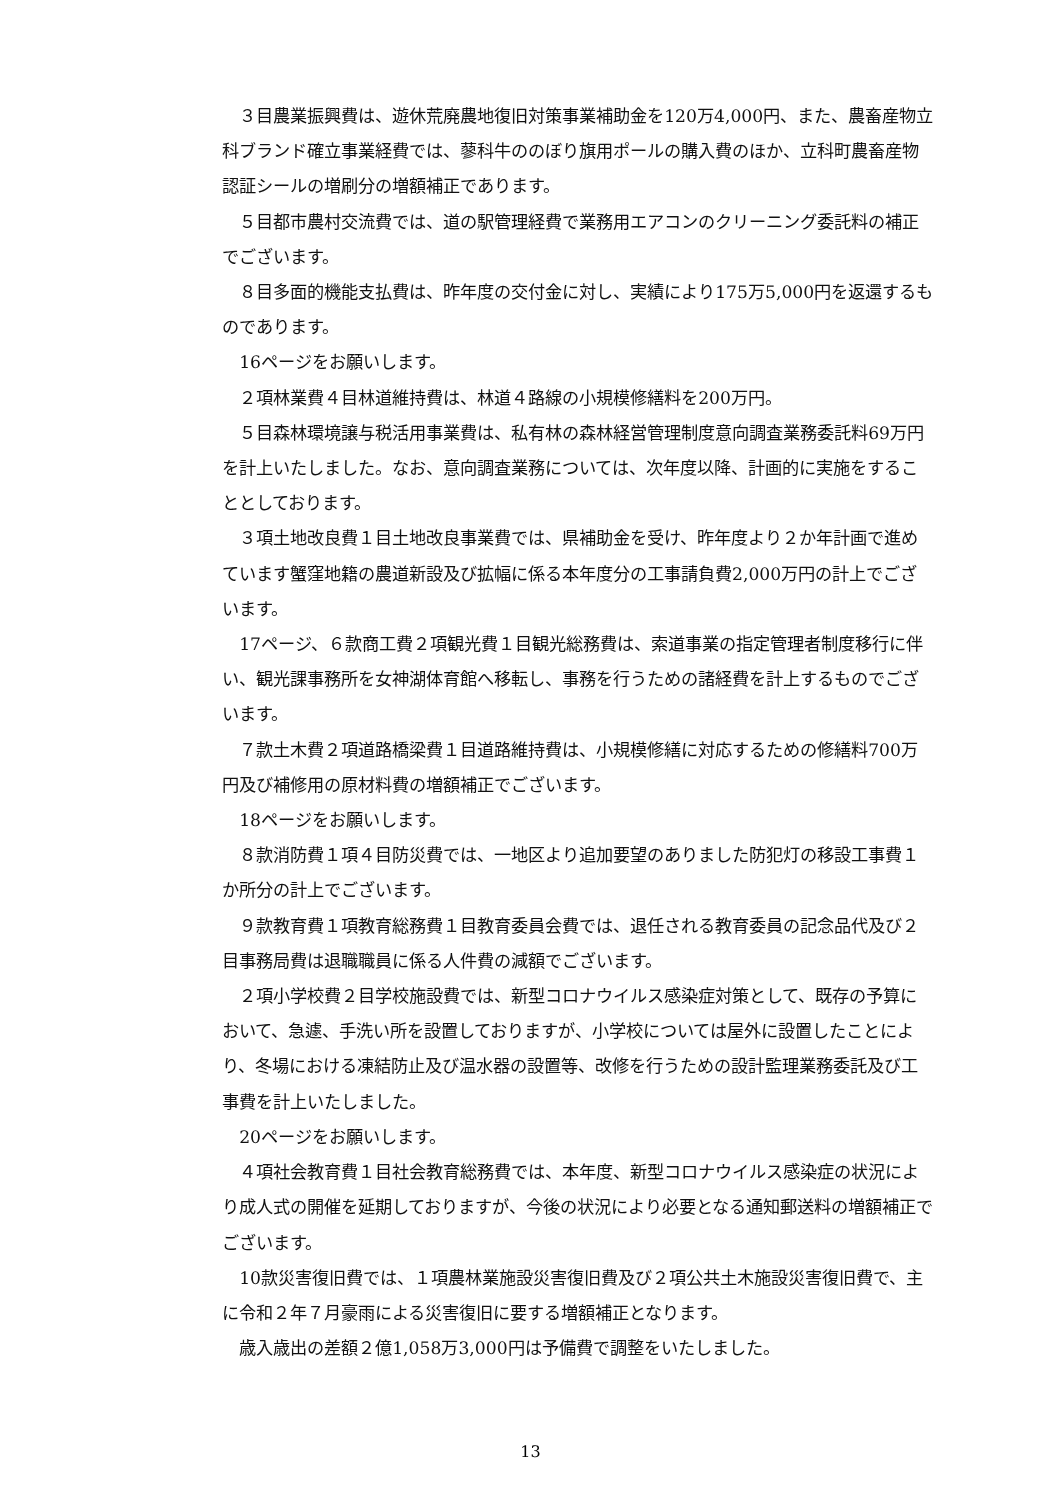３目農業振興費は、遊休荒廃農地復旧対策事業補助金を120万4,000円、また、農畜産物立科ブランド確立事業経費では、蓼科牛ののぼり旗用ポールの購入費のほか、立科町農畜産物認証シールの増刷分の増額補正であります。
５目都市農村交流費では、道の駅管理経費で業務用エアコンのクリーニング委託料の補正でございます。
８目多面的機能支払費は、昨年度の交付金に対し、実績により175万5,000円を返還するものであります。
16ページをお願いします。
２項林業費４目林道維持費は、林道４路線の小規模修繕料を200万円。
５目森林環境譲与税活用事業費は、私有林の森林経営管理制度意向調査業務委託料69万円を計上いたしました。なお、意向調査業務については、次年度以降、計画的に実施をすることとしております。
３項土地改良費１目土地改良事業費では、県補助金を受け、昨年度より２か年計画で進めています蟹窪地籍の農道新設及び拡幅に係る本年度分の工事請負費2,000万円の計上でございます。
17ページ、６款商工費２項観光費１目観光総務費は、索道事業の指定管理者制度移行に伴い、観光課事務所を女神湖体育館へ移転し、事務を行うための諸経費を計上するものでございます。
７款土木費２項道路橋梁費１目道路維持費は、小規模修繕に対応するための修繕料700万円及び補修用の原材料費の増額補正でございます。
18ページをお願いします。
８款消防費１項４目防災費では、一地区より追加要望のありました防犯灯の移設工事費１か所分の計上でございます。
９款教育費１項教育総務費１目教育委員会費では、退任される教育委員の記念品代及び２目事務局費は退職職員に係る人件費の減額でございます。
２項小学校費２目学校施設費では、新型コロナウイルス感染症対策として、既存の予算において、急遽、手洗い所を設置しておりますが、小学校については屋外に設置したことにより、冬場における凍結防止及び温水器の設置等、改修を行うための設計監理業務委託及び工事費を計上いたしました。
20ページをお願いします。
４項社会教育費１目社会教育総務費では、本年度、新型コロナウイルス感染症の状況により成人式の開催を延期しておりますが、今後の状況により必要となる通知郵送料の増額補正でございます。
10款災害復旧費では、１項農林業施設災害復旧費及び２項公共土木施設災害復旧費で、主に令和２年７月豪雨による災害復旧に要する増額補正となります。
歳入歳出の差額２億1,058万3,000円は予備費で調整をいたしました。
13